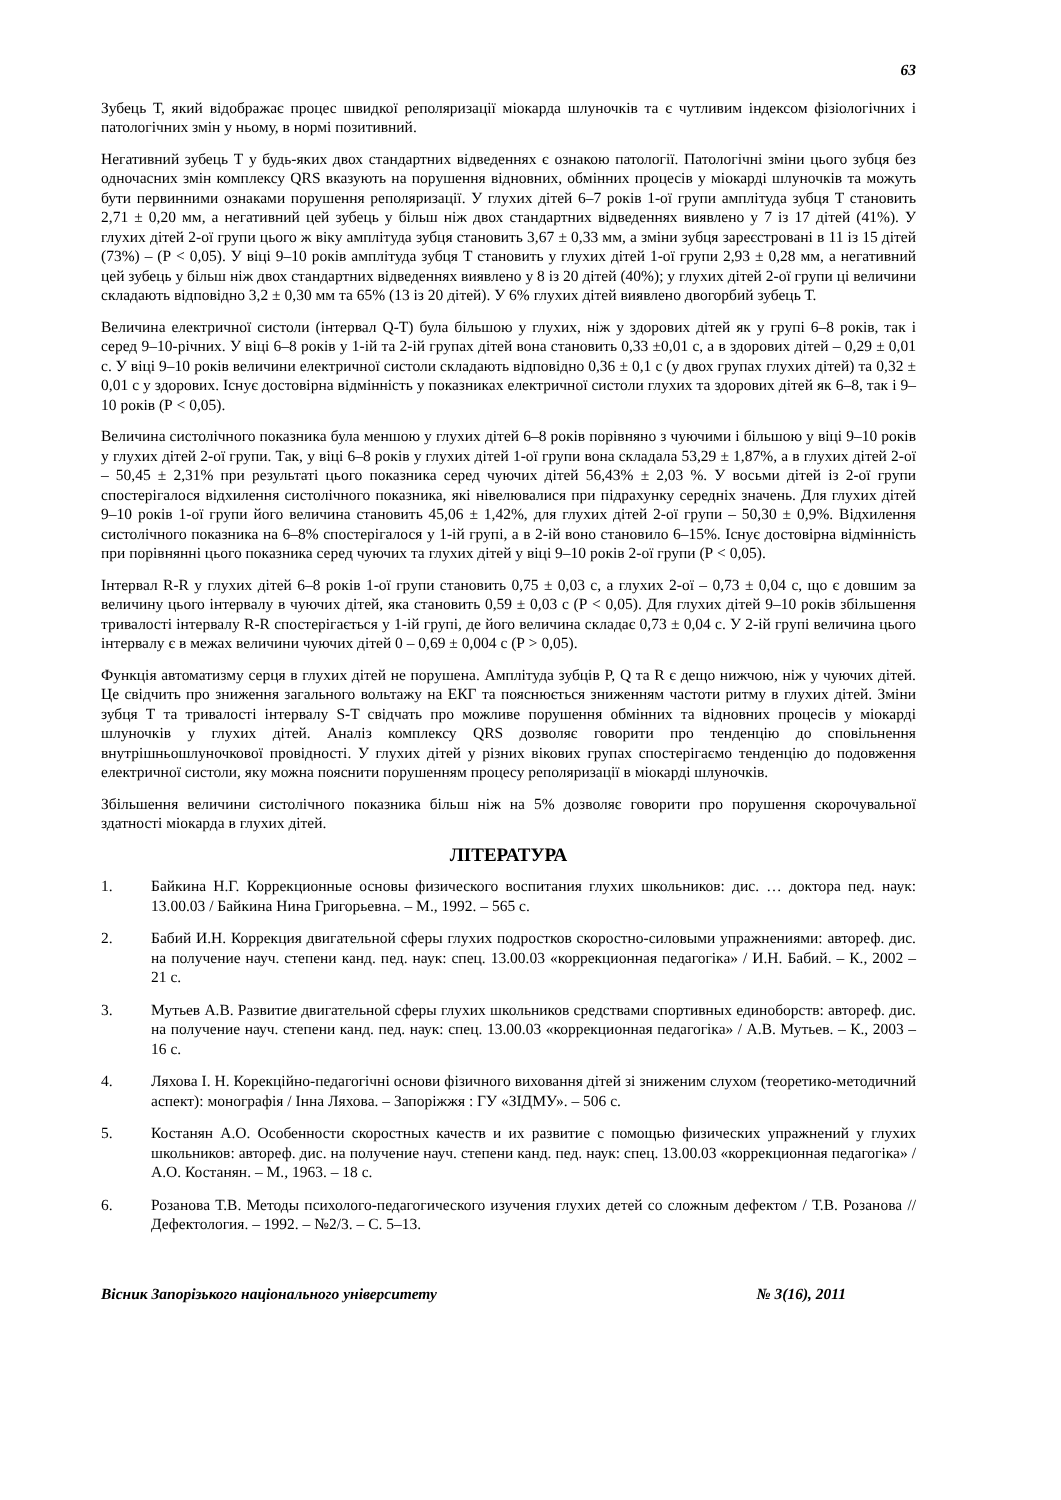63
Зубець Т, який відображає процес швидкої реполяризації міокарда шлуночків та є чутливим індексом фізіологічних і патологічних змін у ньому, в нормі позитивний.
Негативний зубець Т у будь-яких двох стандартних відведеннях є ознакою патології. Патологічні зміни цього зубця без одночасних змін комплексу QRS вказують на порушення відновних, обмінних процесів у міокарді шлуночків та можуть бути первинними ознаками порушення реполяризації. У глухих дітей 6–7 років 1-ої групи амплітуда зубця Т становить 2,71 ± 0,20 мм, а негативний цей зубець у більш ніж двох стандартних відведеннях виявлено у 7 із 17 дітей (41%). У глухих дітей 2-ої групи цього ж віку амплітуда зубця становить 3,67 ± 0,33 мм, а зміни зубця зареєстровані в 11 із 15 дітей (73%) – (Р < 0,05). У віці 9–10 років амплітуда зубця Т становить у глухих дітей 1-ої групи 2,93 ± 0,28 мм, а негативний цей зубець у більш ніж двох стандартних відведеннях виявлено у 8 із 20 дітей (40%); у глухих дітей 2-ої групи ці величини складають відповідно 3,2 ± 0,30 мм та 65% (13 із 20 дітей). У 6% глухих дітей виявлено двогорбий зубець Т.
Величина електричної систоли (інтервал Q-T) була більшою у глухих, ніж у здорових дітей як у групі 6–8 років, так і серед 9–10-річних. У віці 6–8 років у 1-ій та 2-ій групах дітей вона становить 0,33 ±0,01 с, а в здорових дітей – 0,29 ± 0,01 с. У віці 9–10 років величини електричної систоли складають відповідно 0,36 ± 0,1 с (у двох групах глухих дітей) та 0,32 ± 0,01 с у здорових. Існує достовірна відмінність у показниках електричної систоли глухих та здорових дітей як 6–8, так і 9–10 років (Р < 0,05).
Величина систолічного показника була меншою у глухих дітей 6–8 років порівняно з чуючими і більшою у віці 9–10 років у глухих дітей 2-ої групи. Так, у віці 6–8 років у глухих дітей 1-ої групи вона складала 53,29 ± 1,87%, а в глухих дітей 2-ої – 50,45 ± 2,31% при результаті цього показника серед чуючих дітей 56,43% ± 2,03 %. У восьми дітей із 2-ої групи спостерігалося відхилення систолічного показника, які нівелювалися при підрахунку середніх значень. Для глухих дітей 9–10 років 1-ої групи його величина становить 45,06 ± 1,42%, для глухих дітей 2-ої групи – 50,30 ± 0,9%. Відхилення систолічного показника на 6–8% спостерігалося у 1-ій групі, а в 2-ій воно становило 6–15%. Існує достовірна відмінність при порівнянні цього показника серед чуючих та глухих дітей у віці 9–10 років 2-ої групи (Р < 0,05).
Інтервал R-R у глухих дітей 6–8 років 1-ої групи становить 0,75 ± 0,03 с, а глухих 2-ої – 0,73 ± 0,04 с, що є довшим за величину цього інтервалу в чуючих дітей, яка становить 0,59 ± 0,03 с (Р < 0,05). Для глухих дітей 9–10 років збільшення тривалості інтервалу R-R спостерігається у 1-ій групі, де його величина складає 0,73 ± 0,04 с. У 2-ій групі величина цього інтервалу є в межах величини чуючих дітей 0 – 0,69 ± 0,004 с (Р > 0,05).
Функція автоматизму серця в глухих дітей не порушена. Амплітуда зубців P, Q та R є дещо нижчою, ніж у чуючих дітей. Це свідчить про зниження загального вольтажу на ЕКГ та пояснюється зниженням частоти ритму в глухих дітей. Зміни зубця Т та тривалості інтервалу S-T свідчать про можливе порушення обмінних та відновних процесів у міокарді шлуночків у глухих дітей. Аналіз комплексу QRS дозволяє говорити про тенденцію до сповільнення внутрішньошлуночкової провідності. У глухих дітей у різних вікових групах спостерігаємо тенденцію до подовження електричної систоли, яку можна пояснити порушенням процесу реполяризації в міокарді шлуночків.
Збільшення величини систолічного показника більш ніж на 5% дозволяє говорити про порушення скорочувальної здатності міокарда в глухих дітей.
ЛІТЕРАТУРА
1. Байкина Н.Г. Коррекционные основы физического воспитания глухих школьников: дис. … доктора пед. наук: 13.00.03 / Байкина Нина Григорьевна. – М., 1992. – 565 с.
2. Бабий И.Н. Коррекция двигательной сферы глухих подростков скоростно-силовыми упражнениями: автореф. дис. на получение науч. степени канд. пед. наук: спец. 13.00.03 «коррекционная педагогіка» / И.Н. Бабий. – К., 2002 – 21 с.
3. Мутьев А.В. Развитие двигательной сферы глухих школьников средствами спортивных единоборств: автореф. дис. на получение науч. степени канд. пед. наук: спец. 13.00.03 «коррекционная педагогіка» / А.В. Мутьев. – К., 2003 – 16 с.
4. Ляхова І. Н. Корекційно-педагогічні основи фізичного виховання дітей зі зниженим слухом (теоретико-методичний аспект): монографія / Інна Ляхова. – Запоріжжя : ГУ «ЗІДМУ». – 506 с.
5. Костанян А.О. Особенности скоростных качеств и их развитие с помощью физических упражнений у глухих школьников: автореф. дис. на получение науч. степени канд. пед. наук: спец. 13.00.03 «коррекционная педагогіка» / А.О. Костанян. – М., 1963. – 18 с.
6. Розанова Т.В. Методы психолого-педагогического изучения глухих детей со сложным дефектом / Т.В. Розанова // Дефектология. – 1992. – №2/3. – С. 5–13.
Вісник Запорізького національного університету № 3(16), 2011